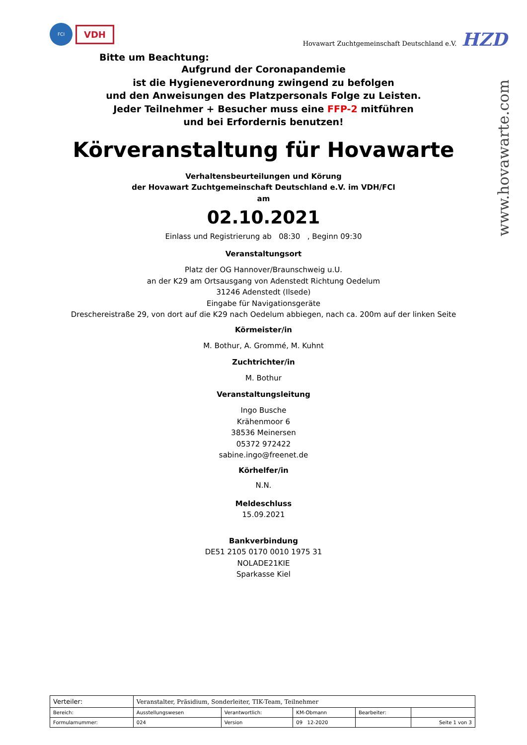FCI
VDH
Hovawart Zuchtgemeinschaft Deutschland e.V. HZD
www.hovawarte.com
Bitte um Beachtung:
Aufgrund der Coronapandemie
ist die Hygieneverordnung zwingend zu befolgen
und den Anweisungen des Platzpersonals Folge zu Leisten.
Jeder Teilnehmer + Besucher muss eine FFP-2 mitführen
und bei Erfordernis benutzen!
Körveranstaltung für Hovawarte
Verhaltensbeurteilungen und Körung
der Hovawart Zuchtgemeinschaft Deutschland e.V. im VDH/FCI
am
02.10.2021
Einlass und Registrierung ab 08:30 , Beginn 09:30
Veranstaltungsort
Platz der OG Hannover/Braunschweig u.U.
an der K29 am Ortsausgang von Adenstedt Richtung Oedelum
31246 Adenstedt (Ilsede)
Eingabe für Navigationsgeräte
Dreschereistraße 29, von dort auf die K29 nach Oedelum abbiegen, nach ca. 200m auf der linken Seite
Körmeister/in
M. Bothur, A. Grommé, M. Kuhnt
Zuchtrichter/in
M. Bothur
Veranstaltungsleitung
Ingo Busche
Krähenmoor 6
38536 Meinersen
05372 972422
sabine.ingo@freenet.de
Körhelfer/in
N.N.
Meldeschluss
15.09.2021
Bankverbindung
DE51 2105 0170 0010 1975 31
NOLADE21KIE
Sparkasse Kiel
| Verteiler: | Veranstalter, Präsidium, Sonderleiter, TIK-Team, Teilnehmer | | | | |
| Bereich: | Ausstellungswesen | Verantwortlich: | KM-Obmann | Bearbeiter: | |
| Formularnummer: | 024 | Version | 09 12-2020 | | Seite 1 von 3 |